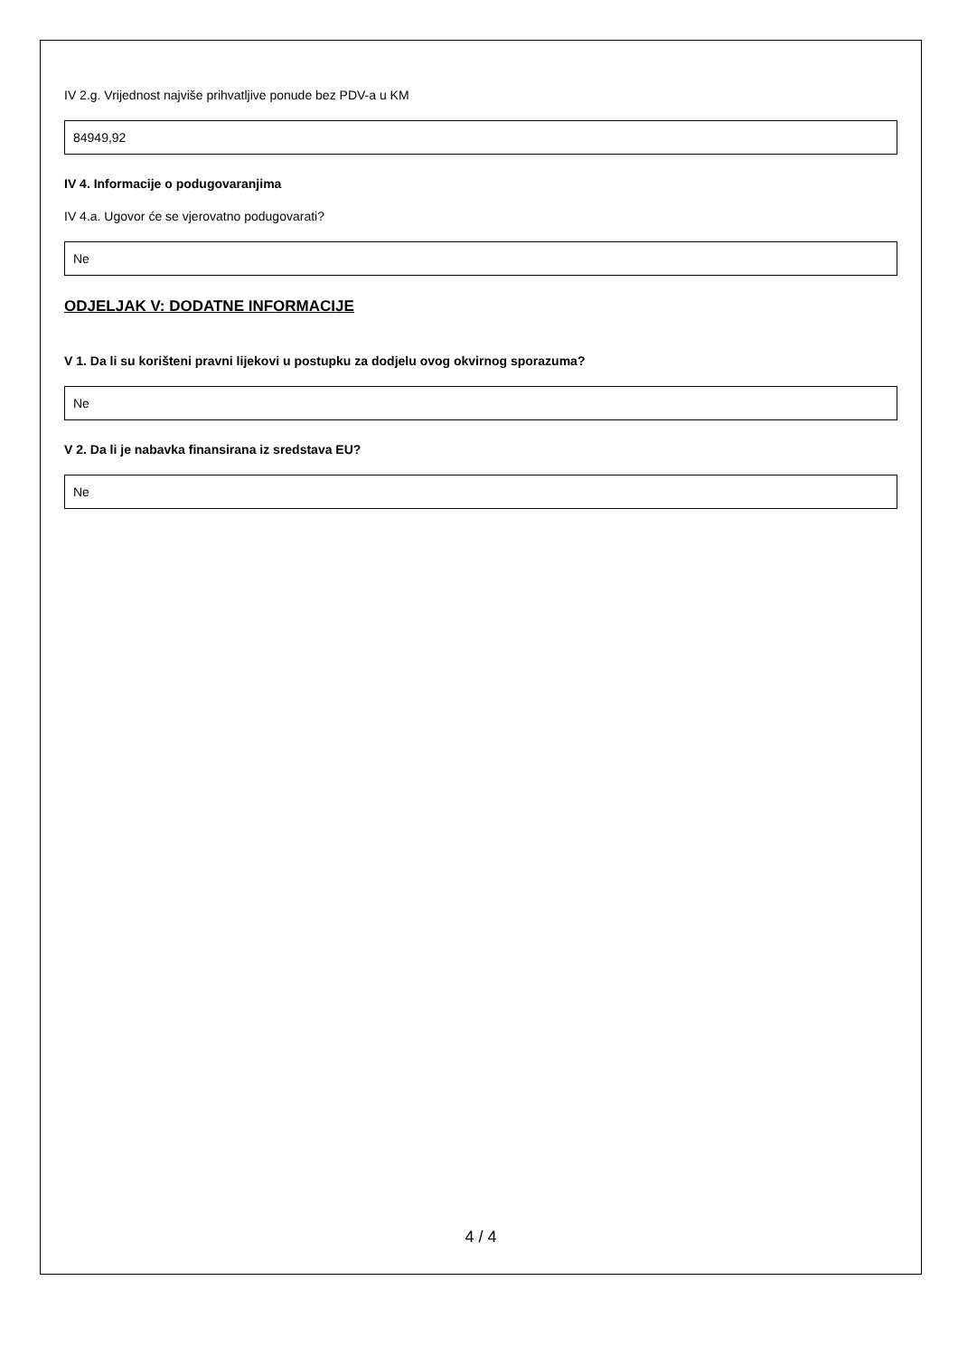IV 2.g. Vrijednost najviše prihvatljive ponude bez PDV-a u KM
84949,92
IV 4. Informacije o podugovaranjima
IV 4.a. Ugovor će se vjerovatno podugovarati?
Ne
ODJELJAK V: DODATNE INFORMACIJE
V 1. Da li su korišteni pravni lijekovi u postupku za dodjelu ovog okvirnog sporazuma?
Ne
V 2. Da li je nabavka finansirana iz sredstava EU?
Ne
4 / 4